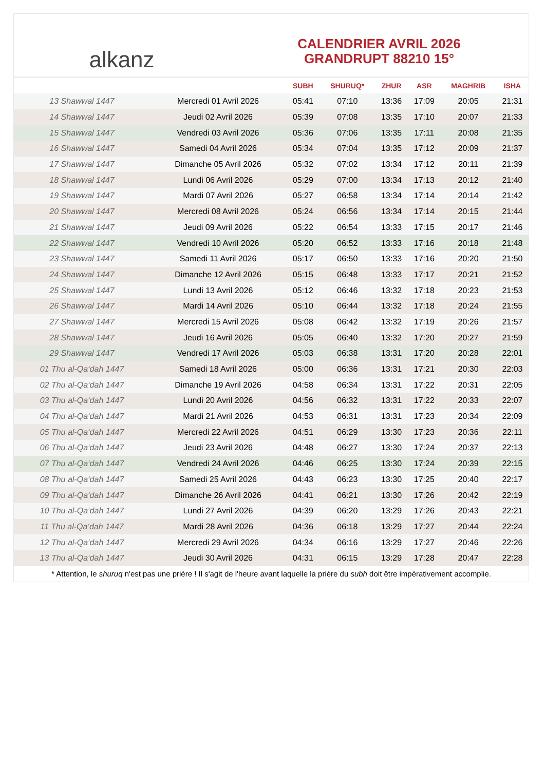alkanz
CALENDRIER AVRIL 2026
GRANDRUPT 88210 15°
| | | SUBH | SHURUQ* | ZHUR | ASR | MAGHRIB | ISHA |
| --- | --- | --- | --- | --- | --- | --- | --- |
| 13 Shawwal 1447 | Mercredi 01 Avril 2026 | 05:41 | 07:10 | 13:36 | 17:09 | 20:05 | 21:31 |
| 14 Shawwal 1447 | Jeudi 02 Avril 2026 | 05:39 | 07:08 | 13:35 | 17:10 | 20:07 | 21:33 |
| 15 Shawwal 1447 | Vendredi 03 Avril 2026 | 05:36 | 07:06 | 13:35 | 17:11 | 20:08 | 21:35 |
| 16 Shawwal 1447 | Samedi 04 Avril 2026 | 05:34 | 07:04 | 13:35 | 17:12 | 20:09 | 21:37 |
| 17 Shawwal 1447 | Dimanche 05 Avril 2026 | 05:32 | 07:02 | 13:34 | 17:12 | 20:11 | 21:39 |
| 18 Shawwal 1447 | Lundi 06 Avril 2026 | 05:29 | 07:00 | 13:34 | 17:13 | 20:12 | 21:40 |
| 19 Shawwal 1447 | Mardi 07 Avril 2026 | 05:27 | 06:58 | 13:34 | 17:14 | 20:14 | 21:42 |
| 20 Shawwal 1447 | Mercredi 08 Avril 2026 | 05:24 | 06:56 | 13:34 | 17:14 | 20:15 | 21:44 |
| 21 Shawwal 1447 | Jeudi 09 Avril 2026 | 05:22 | 06:54 | 13:33 | 17:15 | 20:17 | 21:46 |
| 22 Shawwal 1447 | Vendredi 10 Avril 2026 | 05:20 | 06:52 | 13:33 | 17:16 | 20:18 | 21:48 |
| 23 Shawwal 1447 | Samedi 11 Avril 2026 | 05:17 | 06:50 | 13:33 | 17:16 | 20:20 | 21:50 |
| 24 Shawwal 1447 | Dimanche 12 Avril 2026 | 05:15 | 06:48 | 13:33 | 17:17 | 20:21 | 21:52 |
| 25 Shawwal 1447 | Lundi 13 Avril 2026 | 05:12 | 06:46 | 13:32 | 17:18 | 20:23 | 21:53 |
| 26 Shawwal 1447 | Mardi 14 Avril 2026 | 05:10 | 06:44 | 13:32 | 17:18 | 20:24 | 21:55 |
| 27 Shawwal 1447 | Mercredi 15 Avril 2026 | 05:08 | 06:42 | 13:32 | 17:19 | 20:26 | 21:57 |
| 28 Shawwal 1447 | Jeudi 16 Avril 2026 | 05:05 | 06:40 | 13:32 | 17:20 | 20:27 | 21:59 |
| 29 Shawwal 1447 | Vendredi 17 Avril 2026 | 05:03 | 06:38 | 13:31 | 17:20 | 20:28 | 22:01 |
| 01 Thu al-Qa‘dah 1447 | Samedi 18 Avril 2026 | 05:00 | 06:36 | 13:31 | 17:21 | 20:30 | 22:03 |
| 02 Thu al-Qa‘dah 1447 | Dimanche 19 Avril 2026 | 04:58 | 06:34 | 13:31 | 17:22 | 20:31 | 22:05 |
| 03 Thu al-Qa‘dah 1447 | Lundi 20 Avril 2026 | 04:56 | 06:32 | 13:31 | 17:22 | 20:33 | 22:07 |
| 04 Thu al-Qa‘dah 1447 | Mardi 21 Avril 2026 | 04:53 | 06:31 | 13:31 | 17:23 | 20:34 | 22:09 |
| 05 Thu al-Qa‘dah 1447 | Mercredi 22 Avril 2026 | 04:51 | 06:29 | 13:30 | 17:23 | 20:36 | 22:11 |
| 06 Thu al-Qa‘dah 1447 | Jeudi 23 Avril 2026 | 04:48 | 06:27 | 13:30 | 17:24 | 20:37 | 22:13 |
| 07 Thu al-Qa‘dah 1447 | Vendredi 24 Avril 2026 | 04:46 | 06:25 | 13:30 | 17:24 | 20:39 | 22:15 |
| 08 Thu al-Qa‘dah 1447 | Samedi 25 Avril 2026 | 04:43 | 06:23 | 13:30 | 17:25 | 20:40 | 22:17 |
| 09 Thu al-Qa‘dah 1447 | Dimanche 26 Avril 2026 | 04:41 | 06:21 | 13:30 | 17:26 | 20:42 | 22:19 |
| 10 Thu al-Qa‘dah 1447 | Lundi 27 Avril 2026 | 04:39 | 06:20 | 13:29 | 17:26 | 20:43 | 22:21 |
| 11 Thu al-Qa‘dah 1447 | Mardi 28 Avril 2026 | 04:36 | 06:18 | 13:29 | 17:27 | 20:44 | 22:24 |
| 12 Thu al-Qa‘dah 1447 | Mercredi 29 Avril 2026 | 04:34 | 06:16 | 13:29 | 17:27 | 20:46 | 22:26 |
| 13 Thu al-Qa‘dah 1447 | Jeudi 30 Avril 2026 | 04:31 | 06:15 | 13:29 | 17:28 | 20:47 | 22:28 |
* Attention, le shuruq n'est pas une prière ! Il s'agit de l'heure avant laquelle la prière du subh doit être impérativement accomplie.